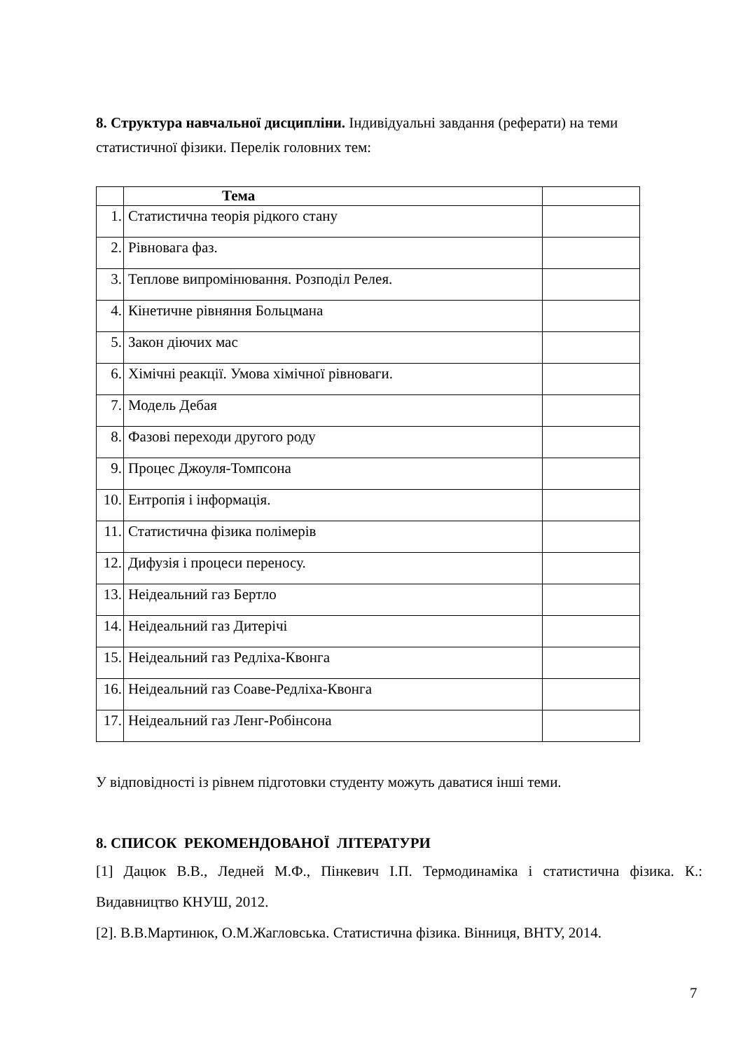8. Структура навчальної дисципліни. Індивідуальні завдання (реферати) на теми статистичної фізики. Перелік головних тем:
| | Тема | |
| --- | --- | --- |
| 1. | Статистична теорія рідкого стану | |
| 2. | Рівновага фаз. | |
| 3. | Теплове випромінювання. Розподіл Релея. | |
| 4. | Кінетичне рівняння Больцмана | |
| 5. | Закон діючих мас | |
| 6. | Хімічні реакції. Умова хімічної рівноваги. | |
| 7. | Модель Дебая | |
| 8. | Фазові переходи другого роду | |
| 9. | Процес Джоуля-Томпсона | |
| 10. | Ентропія і інформація. | |
| 11. | Статистична фізика полімерів | |
| 12. | Дифузія і процеси переносу. | |
| 13. | Неідеальний газ Бертло | |
| 14. | Неідеальний газ Дитерічі | |
| 15. | Неідеальний газ Редліха-Квонга | |
| 16. | Неідеальний газ Соаве-Редліха-Квонга | |
| 17. | Неідеальний газ Ленг-Робінсона | |
У відповідності із рівнем підготовки студенту можуть даватися інші теми.
8. СПИСОК РЕКОМЕНДОВАНОЇ ЛІТЕРАТУРИ
[1] Дацюк В.В., Ледней М.Ф., Пінкевич І.П. Термодинаміка і статистична фізика. К.: Видавництво КНУШ, 2012.
[2]. В.В.Мартинюк, О.М.Жагловська. Статистична фізика. Вінниця, ВНТУ, 2014.
7